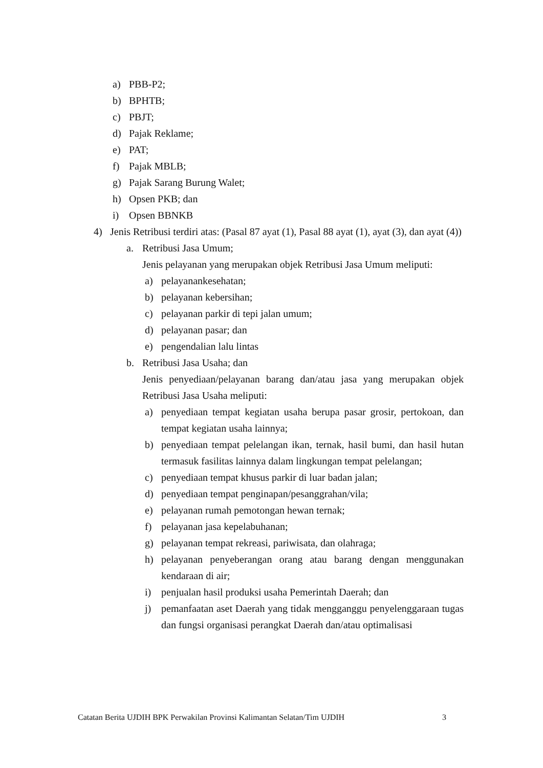a) PBB-P2;
b) BPHTB;
c) PBJT;
d) Pajak Reklame;
e) PAT;
f) Pajak MBLB;
g) Pajak Sarang Burung Walet;
h) Opsen PKB; dan
i) Opsen BBNKB
4) Jenis Retribusi terdiri atas: (Pasal 87 ayat (1), Pasal 88 ayat (1), ayat (3), dan ayat (4))
a. Retribusi Jasa Umum;
Jenis pelayanan yang merupakan objek Retribusi Jasa Umum meliputi:
a) pelayanankesehatan;
b) pelayanan kebersihan;
c) pelayanan parkir di tepi jalan umum;
d) pelayanan pasar; dan
e) pengendalian lalu lintas
b. Retribusi Jasa Usaha; dan
Jenis penyediaan/pelayanan barang dan/atau jasa yang merupakan objek Retribusi Jasa Usaha meliputi:
a) penyediaan tempat kegiatan usaha berupa pasar grosir, pertokoan, dan tempat kegiatan usaha lainnya;
b) penyediaan tempat pelelangan ikan, ternak, hasil bumi, dan hasil hutan termasuk fasilitas lainnya dalam lingkungan tempat pelelangan;
c) penyediaan tempat khusus parkir di luar badan jalan;
d) penyediaan tempat penginapan/pesanggrahan/vila;
e) pelayanan rumah pemotongan hewan ternak;
f) pelayanan jasa kepelabuhanan;
g) pelayanan tempat rekreasi, pariwisata, dan olahraga;
h) pelayanan penyeberangan orang atau barang dengan menggunakan kendaraan di air;
i) penjualan hasil produksi usaha Pemerintah Daerah; dan
j) pemanfaatan aset Daerah yang tidak mengganggu penyelenggaraan tugas dan fungsi organisasi perangkat Daerah dan/atau optimalisasi
Catatan Berita UJDIH BPK Perwakilan Provinsi Kalimantan Selatan/Tim UJDIH 3